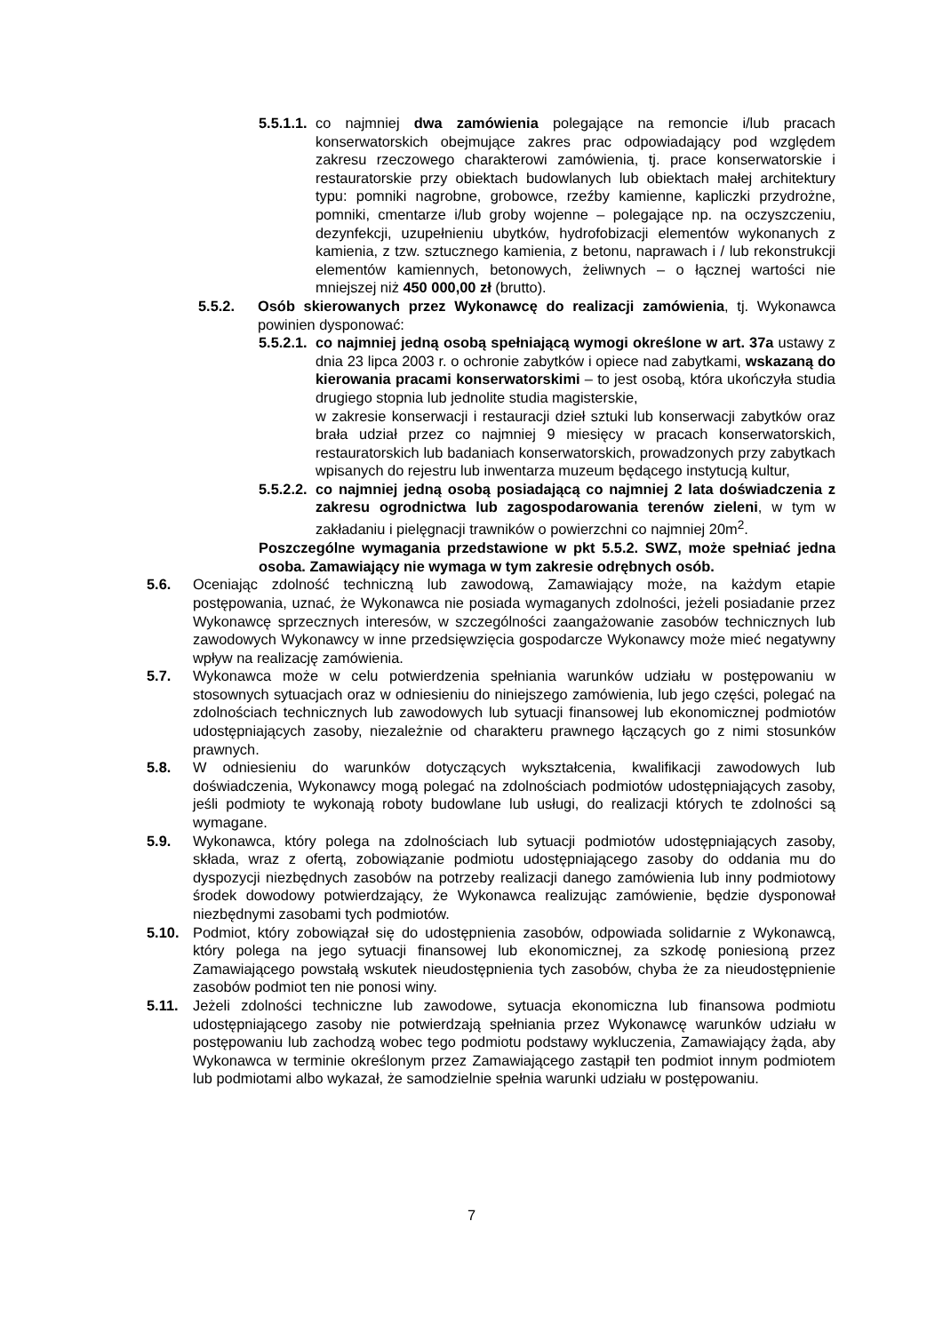5.5.1.1. co najmniej dwa zamówienia polegające na remoncie i/lub pracach konserwatorskich obejmujące zakres prac odpowiadający pod względem zakresu rzeczowego charakterowi zamówienia, tj. prace konserwatorskie i restauratorskie przy obiektach budowlanych lub obiektach małej architektury typu: pomniki nagrobne, grobowce, rzeźby kamienne, kapliczki przydrożne, pomniki, cmentarze i/lub groby wojenne – polegające np. na oczyszczeniu, dezynfekcji, uzupełnieniu ubytków, hydrofobizacji elementów wykonanych z kamienia, z tzw. sztucznego kamienia, z betonu, naprawach i / lub rekonstrukcji elementów kamiennych, betonowych, żeliwnych – o łącznej wartości nie mniejszej niż 450 000,00 zł (brutto).
5.5.2. Osób skierowanych przez Wykonawcę do realizacji zamówienia, tj. Wykonawca powinien dysponować:
5.5.2.1. co najmniej jedną osobą spełniającą wymogi określone w art. 37a ustawy z dnia 23 lipca 2003 r. o ochronie zabytków i opiece nad zabytkami, wskazaną do kierowania pracami konserwatorskimi – to jest osobą, która ukończyła studia drugiego stopnia lub jednolite studia magisterskie,
w zakresie konserwacji i restauracji dzieł sztuki lub konserwacji zabytków oraz brała udział przez co najmniej 9 miesięcy w pracach konserwatorskich, restauratorskich lub badaniach konserwatorskich, prowadzonych przy zabytkach wpisanych do rejestru lub inwentarza muzeum będącego instytucją kultur,
5.5.2.2. co najmniej jedną osobą posiadającą co najmniej 2 lata doświadczenia z zakresu ogrodnictwa lub zagospodarowania terenów zieleni, w tym w zakładaniu i pielęgnacji trawników o powierzchni co najmniej 20m<sup>2</sup>.
Poszczególne wymagania przedstawione w pkt 5.5.2. SWZ, może spełniać jedna osoba. Zamawiający nie wymaga w tym zakresie odrębnych osób.
5.6. Oceniając zdolność techniczną lub zawodową, Zamawiający może, na każdym etapie postępowania, uznać, że Wykonawca nie posiada wymaganych zdolności, jeżeli posiadanie przez Wykonawcę sprzecznych interesów, w szczególności zaangażowanie zasobów technicznych lub zawodowych Wykonawcy w inne przedsięwzięcia gospodarcze Wykonawcy może mieć negatywny wpływ na realizację zamówienia.
5.7. Wykonawca może w celu potwierdzenia spełniania warunków udziału w postępowaniu w stosownych sytuacjach oraz w odniesieniu do niniejszego zamówienia, lub jego części, polegać na zdolnościach technicznych lub zawodowych lub sytuacji finansowej lub ekonomicznej podmiotów udostępniających zasoby, niezależnie od charakteru prawnego łączących go z nimi stosunków prawnych.
5.8. W odniesieniu do warunków dotyczących wykształcenia, kwalifikacji zawodowych lub doświadczenia, Wykonawcy mogą polegać na zdolnościach podmiotów udostępniających zasoby, jeśli podmioty te wykonają roboty budowlane lub usługi, do realizacji których te zdolności są wymagane.
5.9. Wykonawca, który polega na zdolnościach lub sytuacji podmiotów udostępniających zasoby, składa, wraz z ofertą, zobowiązanie podmiotu udostępniającego zasoby do oddania mu do dyspozycji niezbędnych zasobów na potrzeby realizacji danego zamówienia lub inny podmiotowy środek dowodowy potwierdzający, że Wykonawca realizując zamówienie, będzie dysponował niezbędnymi zasobami tych podmiotów.
5.10. Podmiot, który zobowiązał się do udostępnienia zasobów, odpowiada solidarnie z Wykonawcą, który polega na jego sytuacji finansowej lub ekonomicznej, za szkodę poniesioną przez Zamawiającego powstałą wskutek nieudostępnienia tych zasobów, chyba że za nieudostępnienie zasobów podmiot ten nie ponosi winy.
5.11. Jeżeli zdolności techniczne lub zawodowe, sytuacja ekonomiczna lub finansowa podmiotu udostępniającego zasoby nie potwierdzają spełniania przez Wykonawcę warunków udziału w postępowaniu lub zachodzą wobec tego podmiotu podstawy wykluczenia, Zamawiający żąda, aby Wykonawca w terminie określonym przez Zamawiającego zastąpił ten podmiot innym podmiotem lub podmiotami albo wykazał, że samodzielnie spełnia warunki udziału w postępowaniu.
7